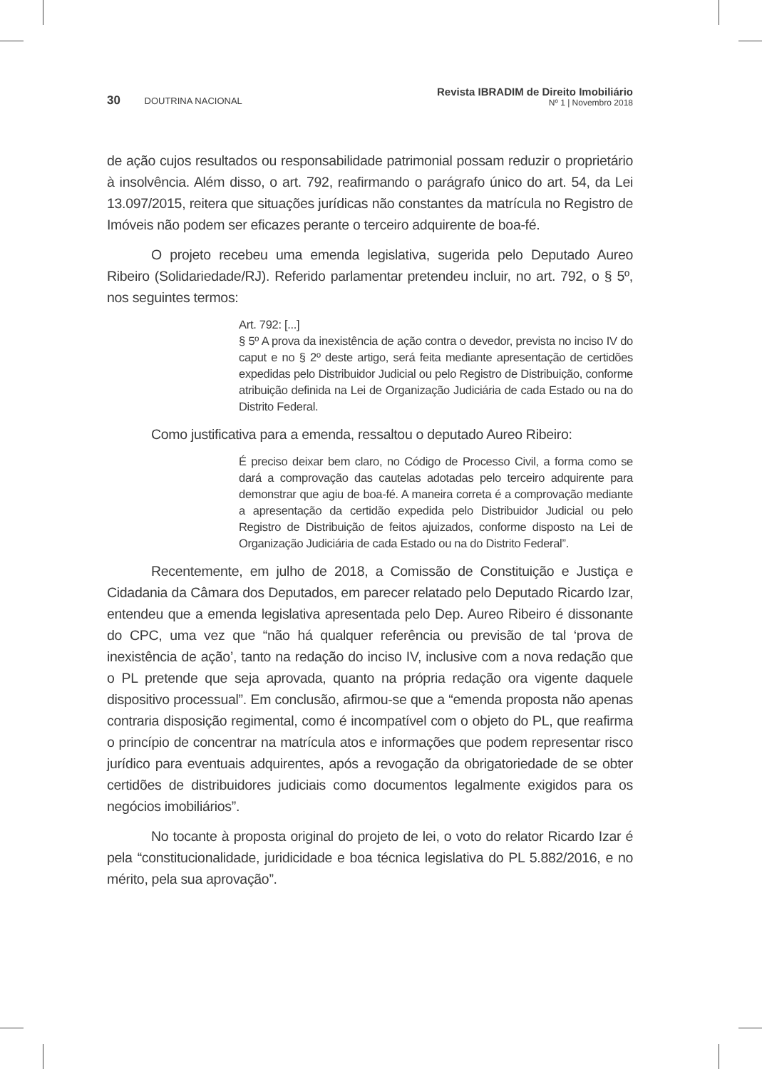30 DOUTRINA NACIONAL
Revista IBRADIM de Direito Imobiliário
Nº 1 | Novembro 2018
de ação cujos resultados ou responsabilidade patrimonial possam reduzir o proprie­tário à insolvência. Além disso, o art. 792, reafirmando o parágrafo único do art. 54, da Lei 13.097/2015, reitera que situações jurídicas não constantes da matrícula no Registro de Imóveis não podem ser eficazes perante o terceiro adquirente de boa-fé.
O projeto recebeu uma emenda legislativa, sugerida pelo Deputado Aureo Ribeiro (Solidariedade/RJ). Referido parlamentar pretendeu incluir, no art. 792, o § 5º, nos seguintes termos:
Art. 792: [...]
§ 5º A prova da inexistência de ação contra o devedor, prevista no inciso IV do caput e no § 2º deste artigo, será feita mediante apre­sentação de certidões expedidas pelo Distribuidor Judicial ou pelo Registro de Distribuição, conforme atribuição definida na Lei de Or­ganização Judiciária de cada Estado ou na do Distrito Federal.
Como justificativa para a emenda, ressaltou o deputado Aureo Ribeiro:
É preciso deixar bem claro, no Código de Processo Civil, a forma como se dará a comprovação das cautelas adotadas pelo terceiro adquirente para demonstrar que agiu de boa-fé. A maneira correta é a comprovação mediante a apresentação da certidão expedida pelo Distribuidor Judicial ou pelo Registro de Distribuição de feitos ajui­zados, conforme disposto na Lei de Organização Judiciária de cada Estado ou na do Distrito Federal”.
Recentemente, em julho de 2018, a Comissão de Constituição e Justiça e Cidadania da Câmara dos Deputados, em parecer relatado pelo Deputado Ricardo Izar, entendeu que a emenda legislativa apresentada pelo Dep. Aureo Ribeiro é dis­sonante do CPC, uma vez que “não há qualquer referência ou previsão de tal ‘prova de inexistência de ação’, tanto na redação do inciso IV, inclusive com a nova reda­ção que o PL pretende que seja aprovada, quanto na própria redação ora vigente daquele dispositivo processual”. Em conclusão, afirmou-se que a “emenda propos­ta não apenas contraria disposição regimental, como é incompatível com o objeto do PL, que reafirma o princípio de concentrar na matrícula atos e informações que podem representar risco jurídico para eventuais adquirentes, após a revogação da obrigatoriedade de se obter certidões de distribuidores judiciais como documentos legalmente exigidos para os negócios imobiliários”.
No tocante à proposta original do projeto de lei, o voto do relator Ricardo Izar é pela “constitucionalidade, juridicidade e boa técnica legislativa do PL 5.882/2016, e no mérito, pela sua aprovação”.